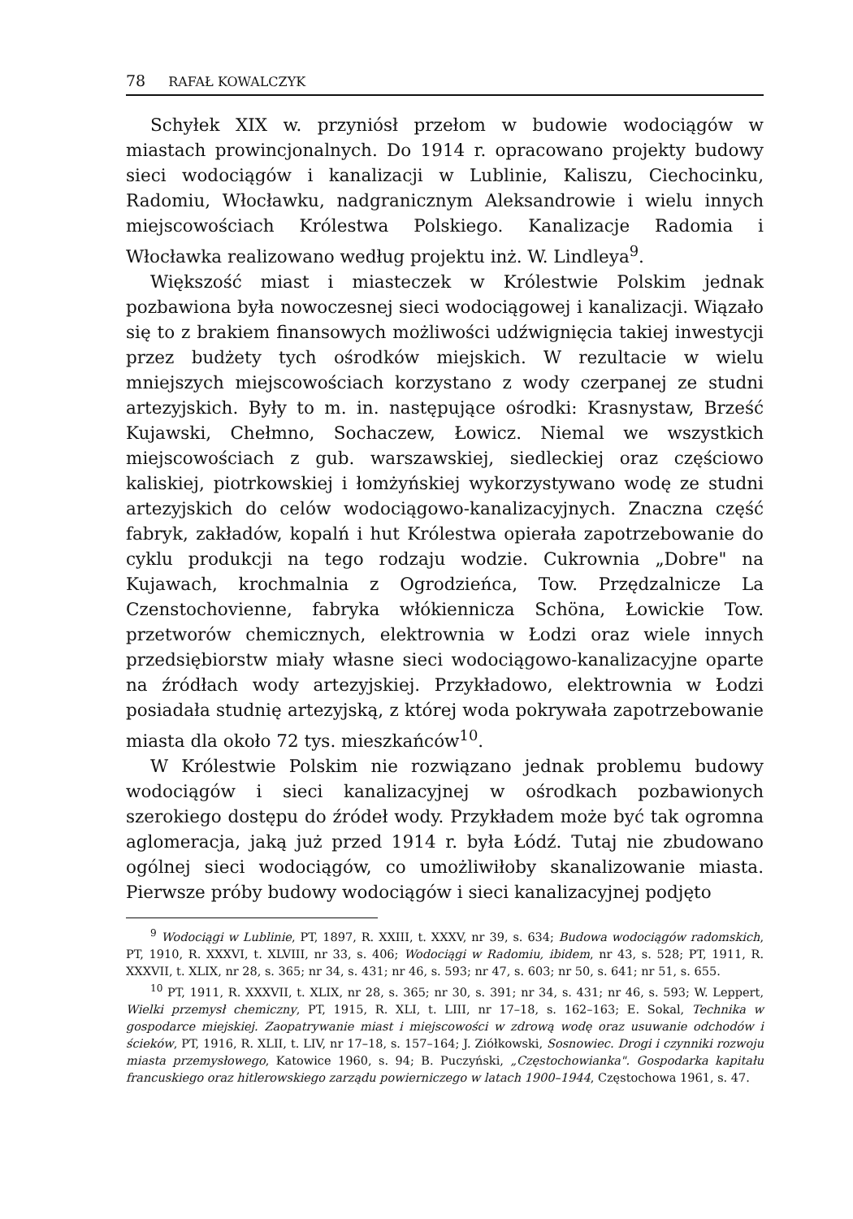78 RAFAŁ KOWALCZYK
Schyłek XIX w. przyniósł przełom w budowie wodociągów w miastach prowincjonalnych. Do 1914 r. opracowano projekty budowy sieci wodociągów i kanalizacji w Lublinie, Kaliszu, Ciechocinku, Radomiu, Włocławku, nadgranicznym Aleksandrowie i wielu innych miejscowościach Królestwa Polskiego. Kanalizacje Radomia i Włocławka realizowano według projektu inż. W. Lindleya<sup>9</sup>.
Większość miast i miasteczek w Królestwie Polskim jednak pozbawiona była nowoczesnej sieci wodociągowej i kanalizacji. Wiązało się to z brakiem finansowych możliwości udźwignięcia takiej inwestycji przez budżety tych ośrodków miejskich. W rezultacie w wielu mniejszych miejscowościach korzystano z wody czerpanej ze studni artezyjskich. Były to m. in. następujące ośrodki: Krasnystaw, Brześć Kujawski, Chełmno, Sochaczew, Łowicz. Niemal we wszystkich miejscowościach z gub. warszawskiej, siedleckiej oraz częściowo kaliskiej, piotrkowskiej i łomżyńskiej wykorzystywano wodę ze studni artezyjskich do celów wodociągowo-kanalizacyjnych. Znaczna część fabryk, zakładów, kopalń i hut Królestwa opierała zapotrzebowanie do cyklu produkcji na tego rodzaju wodzie. Cukrownia „Dobre" na Kujawach, krochmalnia z Ogrodzieńca, Tow. Przędzalnicze La Czenstochovienne, fabryka włókiennicza Schöna, Łowickie Tow. przetworów chemicznych, elektrownia w Łodzi oraz wiele innych przedsiębiorstw miały własne sieci wodociągowo-kanalizacyjne oparte na źródłach wody artezyjskiej. Przykładowo, elektrownia w Łodzi posiadała studnię artezyjską, z której woda pokrywała zapotrzebowanie miasta dla około 72 tys. mieszkańców<sup>10</sup>.
W Królestwie Polskim nie rozwiązano jednak problemu budowy wodociągów i sieci kanalizacyjnej w ośrodkach pozbawionych szerokiego dostępu do źródeł wody. Przykładem może być tak ogromna aglomeracja, jaką już przed 1914 r. była Łódź. Tutaj nie zbudowano ogólnej sieci wodociągów, co umożliwiłoby skanalizowanie miasta. Pierwsze próby budowy wodociągów i sieci kanalizacyjnej podjęto
<sup>9</sup> Wodociągi w Lublinie, PT, 1897, R. XXIII, t. XXXV, nr 39, s. 634; Budowa wodociągów radomskich, PT, 1910, R. XXXVI, t. XLVIII, nr 33, s. 406; Wodociągi w Radomiu, ibidem, nr 43, s. 528; PT, 1911, R. XXXVII, t. XLIX, nr 28, s. 365; nr 34, s. 431; nr 46, s. 593; nr 47, s. 603; nr 50, s. 641; nr 51, s. 655.
<sup>10</sup> PT, 1911, R. XXXVII, t. XLIX, nr 28, s. 365; nr 30, s. 391; nr 34, s. 431; nr 46, s. 593; W. Leppert, Wielki przemysł chemiczny, PT, 1915, R. XLI, t. LIII, nr 17–18, s. 162–163; E. Sokal, Technika w gospodarce miejskiej. Zaopatrywanie miast i miejscowości w zdrową wodę oraz usuwanie odchodów i ścieków, PT, 1916, R. XLII, t. LIV, nr 17–18, s. 157–164; J. Ziółkowski, Sosnowiec. Drogi i czynniki rozwoju miasta przemysłowego, Katowice 1960, s. 94; B. Puczyński, „Częstochowianka". Gospodarka kapitału francuskiego oraz hitlerowskiego zarządu powierniczego w latach 1900–1944, Częstochowa 1961, s. 47.